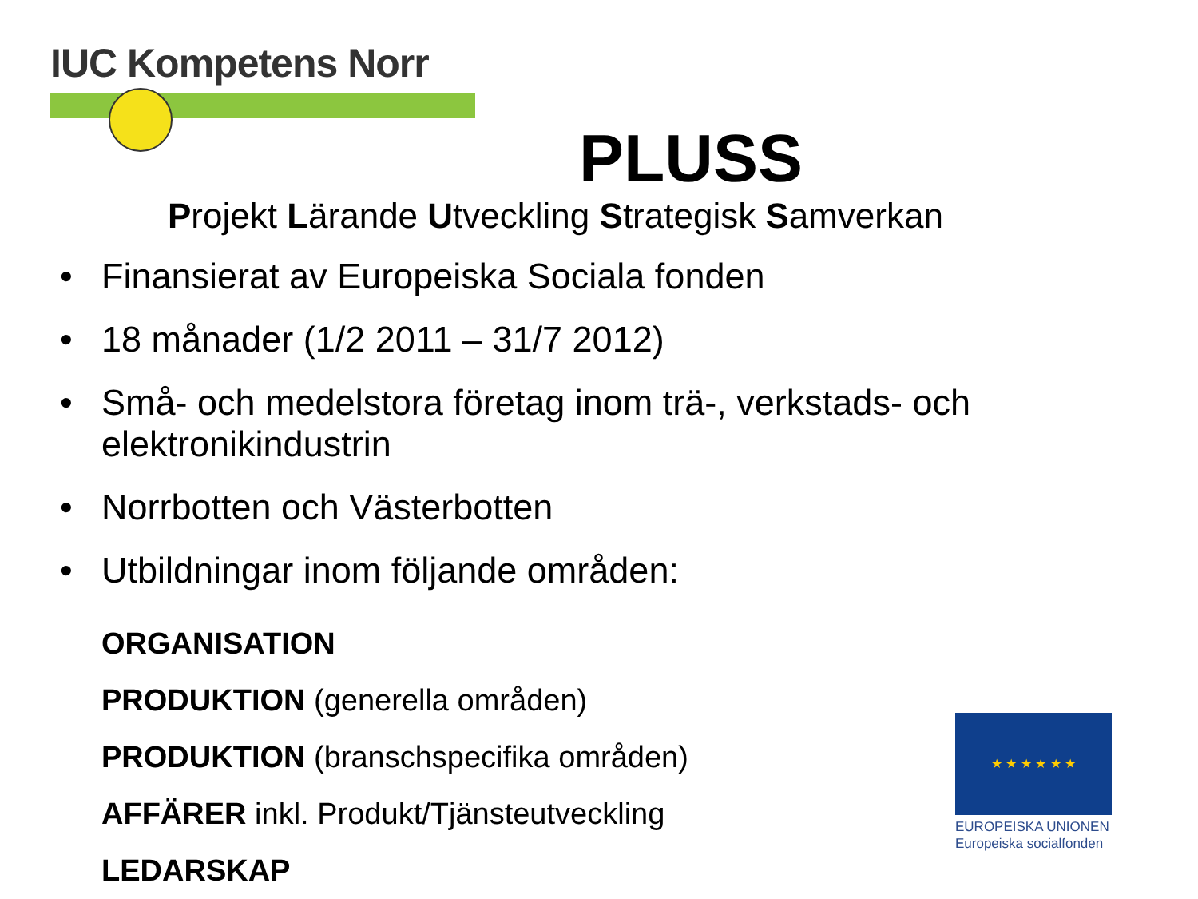IUC Kompetens Norr
PLUSS
Projekt Lärande Utveckling Strategisk Samverkan
• Finansierat av Europeiska Sociala fonden
• 18 månader (1/2 2011 – 31/7 2012)
• Små- och medelstora företag inom trä-, verkstads- och elektronikindustrin
• Norrbotten och Västerbotten
• Utbildningar inom följande områden:
ORGANISATION
PRODUKTION (generella områden)
PRODUKTION (branschspecifika områden)
AFFÄRER inkl. Produkt/Tjänsteutveckling
LEDARSKAP
★ ★ ★ ★ ★ ★
EUROPEISKA UNIONEN
Europeiska socialfonden